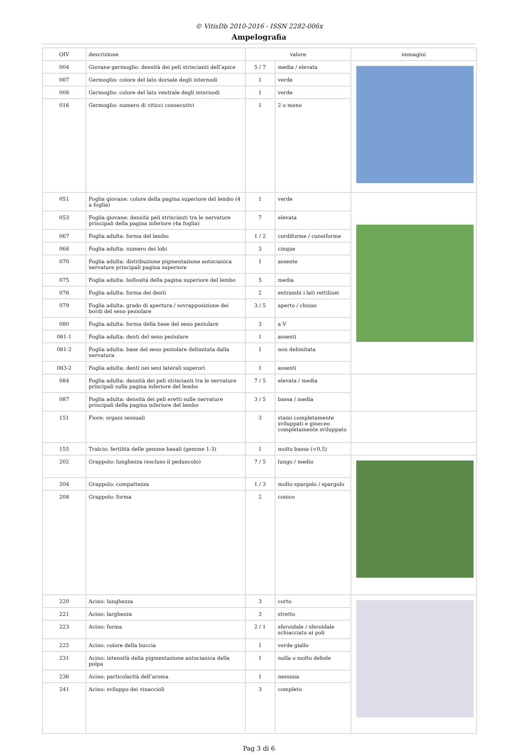© VitisDb 2010-2016 - ISSN 2282-006x
Ampelografia
| OIV | descrizione | valore | | immagini |
| --- | --- | --- | --- | --- |
| 004 | Giovane germoglio: densità dei peli striscianti dell’apice | 5 / 7 | media / elevata | |
| 007 | Germoglio: colore del lato dorsale degli internodi | 1 | verde | |
| 008 | Germoglio: colore del lato ventrale degli internodi | 1 | verde | |
| 016 | Germoglio: numero di viticci consecutivi | 1 | 2 o meno | |
| 051 | Foglia giovane: colore della pagina superiore del lembo (4 a foglia) | 1 | verde | |
| 053 | Foglia giovane: densità peli striscianti tra le nervature principali della pagina inferiore (4a foglia) | 7 | elevata | |
| 067 | Foglia adulta: forma del lembo | 1 / 2 | cordiforme / cuneiforme | |
| 068 | Foglia adulta: numero dei lobi | 3 | cinque | |
| 070 | Foglia adulta: distribuzione pigmentazione antocianica nervature principali pagina superiore | 1 | assente | |
| 075 | Foglia adulta: bollositá della pagina superiore del lembo | 5 | media | |
| 076 | Foglia adulta: forma dei denti | 2 | entrambi i lati rettilinei | |
| 079 | Foglia adulta: grado di apertura / sovrapposizione dei bordi del seno peziolare | 3 / 5 | aperto / chiuso | |
| 080 | Foglia adulta: forma della base del seno peziolare | 3 | a V | |
| 081-1 | Foglia adulta: denti del seno peziolare | 1 | assenti | |
| 081-2 | Foglia adulta: base del seno peziolare delimitata dalla nervatura | 1 | non delimitata | |
| 083-2 | Foglia adulta: denti nei seni laterali superori | 1 | assenti | |
| 084 | Foglia adulta: densità dei peli striscianti tra le nervature principali sulla pagina inferiore del lembo | 7 / 5 | elevata / media | |
| 087 | Foglia adulta: densità dei peli eretti sulle nervature principali della pagina inferiore del lembo | 3 / 5 | bassa / media | |
| 151 | Fiore: organi sessuali | 3 | stami completamente sviluppati e gineceo completamente sviluppato | |
| 155 | Tralcio: fertilità delle gemme basali (gemme 1-3) | 1 | molto bassa (<0,5) | |
| 202 | Grappolo: lunghezza (escluso il peduncolo) | 7 / 5 | lungo / medio | |
| 204 | Grappolo: compattezza | 1 / 3 | molto spargolo / spargolo | |
| 208 | Grappolo: forma | 2 | conico | |
| 220 | Acino: lunghezza | 3 | corto | |
| 221 | Acino: larghezza | 3 | stretto | |
| 223 | Acino: forma | 2 / 1 | sferoidale / sferoidale schiacciato ai poli | |
| 225 | Acino: colore della buccia | 1 | verde giallo | |
| 231 | Acino: intensità della pigmentazione antocianica della polpa | 1 | nulla o molto debole | |
| 236 | Acino: particolarità dell’aroma | 1 | nessuna | |
| 241 | Acino: sviluppo dei vinaccioli | 3 | completo | |
Pag 3 di 6